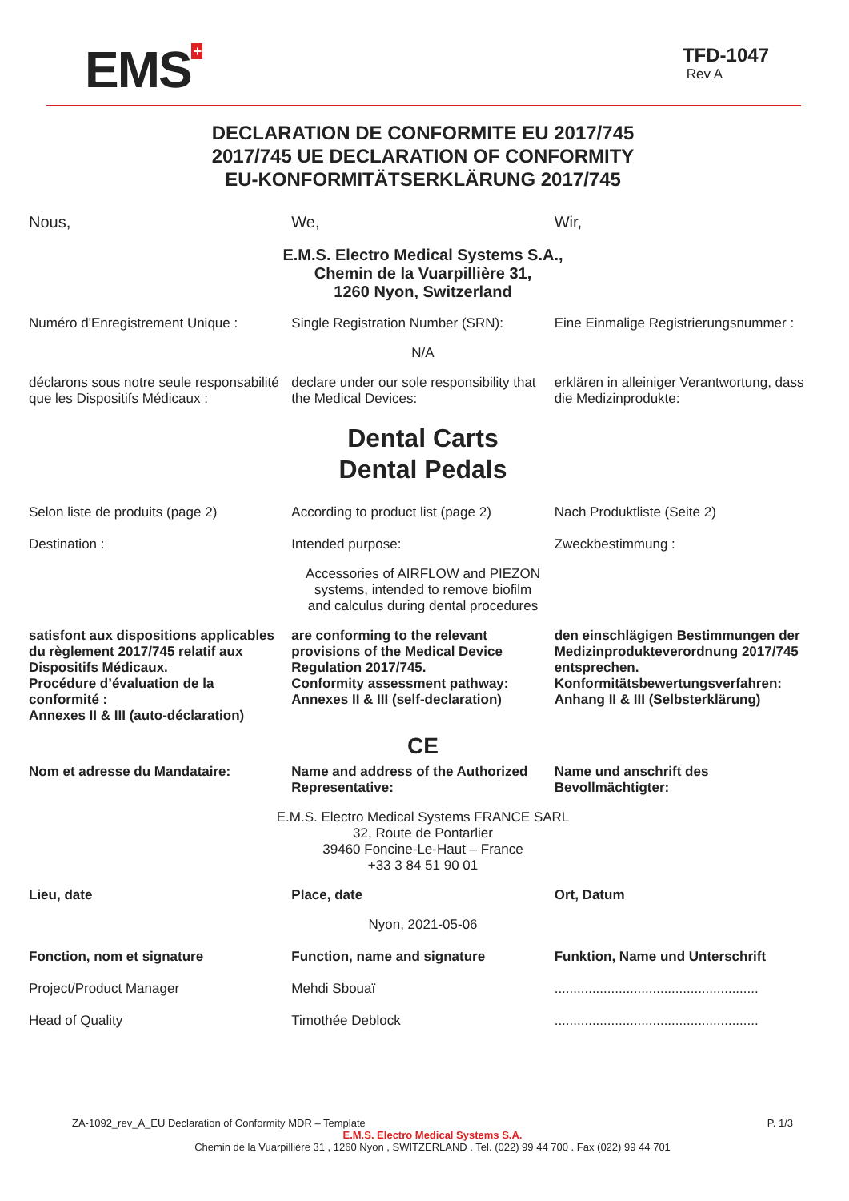EMS<sup>+</sup>
TFD-1047
Rev A
DECLARATION DE CONFORMITE EU 2017/745
2017/745 UE DECLARATION OF CONFORMITY
EU-KONFORMITÄTSERKLÄRUNG 2017/745
Nous, We, Wir,
E.M.S. Electro Medical Systems S.A.,
Chemin de la Vuarpillière 31,
1260 Nyon, Switzerland
Numéro d'Enregistrement Unique :
Single Registration Number (SRN):
Eine Einmalige Registrierungsnummer :
N/A
déclarons sous notre seule responsabilité que les Dispositifs Médicaux :
declare under our sole responsibility that the Medical Devices:
erklären in alleiniger Verantwortung, dass die Medizinprodukte:
Dental Carts
Dental Pedals
Selon liste de produits (page 2)
According to product list (page 2)
Nach Produktliste (Seite 2)
Destination : Intended purpose: Zweckbestimmung :
Accessories of AIRFLOW and PIEZON
systems, intended to remove biofilm
and calculus during dental procedures
satisfont aux dispositions applicables du règlement 2017/745 relatif aux Dispositifs Médicaux.
Procédure d’évaluation de la conformité :
Annexes II & III (auto-déclaration)
are conforming to the relevant provisions of the Medical Device Regulation 2017/745.
Conformity assessment pathway:
Annexes II & III (self-declaration)
den einschlägigen Bestimmungen der Medizinprodukteverordnung 2017/745 entsprechen.
Konformitätsbewertungsverfahren:
Anhang II & III (Selbsterklärung)
CE
Nom et adresse du Mandataire: Name and address of the Authorized Representative:
Name und anschrift des Bevollmächtigter:
E.M.S. Electro Medical Systems FRANCE SARL
32, Route de Pontarlier
39460 Foncine-Le-Haut – France
+33 3 84 51 90 01
Lieu, date Place, date Ort, Datum
Nyon, 2021-05-06
Fonction, nom et signature Function, name and signature Funktion, Name und Unterschrift
Project/Product Manager Mehdi Sbouaï ......................................................
Head of Quality Timothée Deblock ......................................................
ZA-1092_rev_A_EU Declaration of Conformity MDR – Template P. 1/3
E.M.S. Electro Medical Systems S.A.
Chemin de la Vuarpillière 31 , 1260 Nyon , SWITZERLAND . Tel. (022) 99 44 700 . Fax (022) 99 44 701